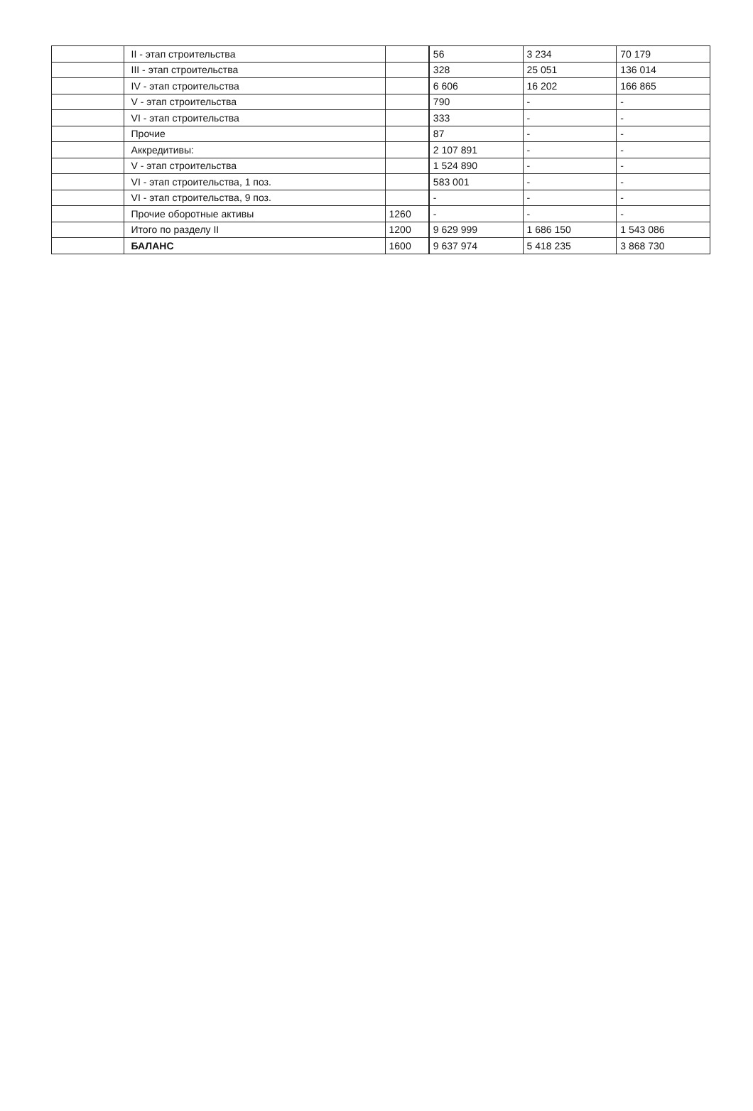| | II - этап строительства | | 56 | 3 234 | 70 179 |
| | III - этап строительства | | 328 | 25 051 | 136 014 |
| | IV - этап строительства | | 6 606 | 16 202 | 166 865 |
| | V - этап строительства | | 790 | - | - |
| | VI - этап строительства | | 333 | - | - |
| | Прочие | | 87 | - | - |
| | Аккредитивы: | | 2 107 891 | - | - |
| | V - этап строительства | | 1 524 890 | - | - |
| | VI - этап строительства, 1 поз. | | 583 001 | - | - |
| | VI - этап строительства, 9 поз. | | - | - | - |
| | Прочие оборотные активы | 1260 | - | - | - |
| | Итого по разделу II | 1200 | 9 629 999 | 1 686 150 | 1 543 086 |
| | БАЛАНС | 1600 | 9 637 974 | 5 418 235 | 3 868 730 |